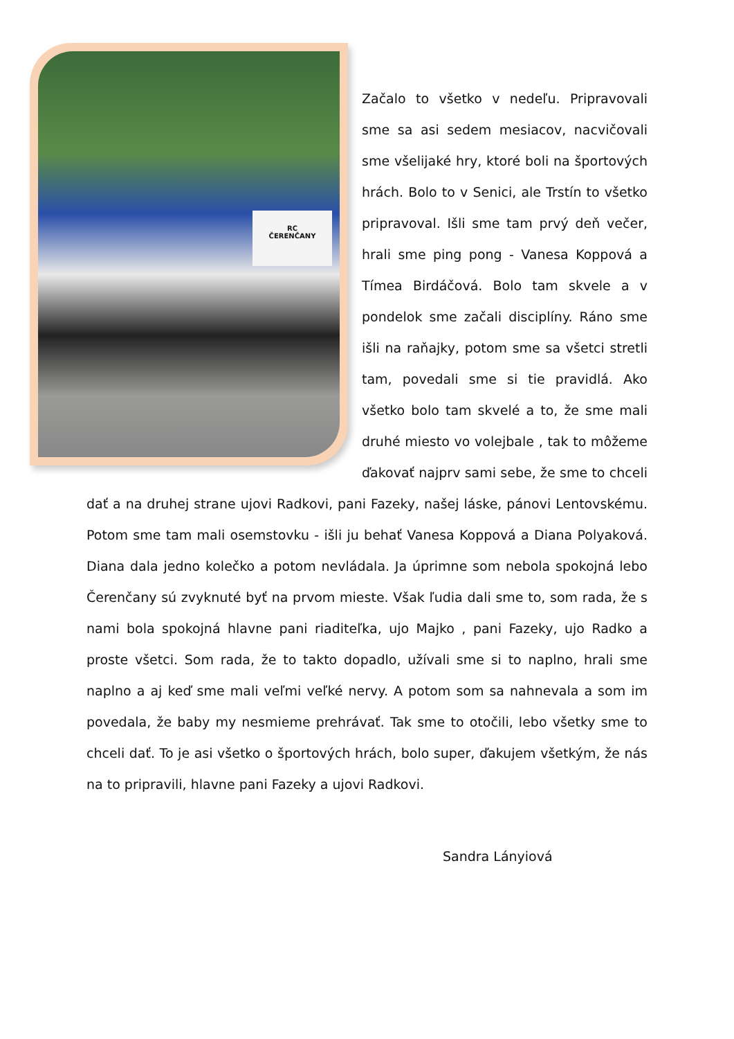RC
ČERENČANY
Začalo to všetko v nedeľu. Pripravovali sme sa asi sedem mesiacov, nacvičovali sme všelijaké hry, ktoré boli na športových hrách. Bolo to v Senici, ale Trstín to všetko pripravoval. Išli sme tam prvý deň večer, hrali sme ping pong - Vanesa Koppová a Tímea Birdáčová. Bolo tam skvele a v pondelok sme začali disciplíny. Ráno sme išli na raňajky, potom sme sa všetci stretli tam, povedali sme si tie pravidlá. Ako všetko bolo tam skvelé a to, že sme mali druhé miesto vo volejbale , tak to môžeme ďakovať najprv sami sebe, že sme to chceli dať a na druhej strane ujovi Radkovi, pani Fazeky, našej láske, pánovi Lentovskému. Potom sme tam mali osemstovku - išli ju behať Vanesa Koppová a Diana Polyaková. Diana dala jedno kolečko a potom nevládala. Ja úprimne som nebola spokojná lebo Čerenčany sú zvyknuté byť na prvom mieste. Však ľudia dali sme to, som rada, že s nami bola spokojná hlavne pani riaditeľka, ujo Majko , pani Fazeky, ujo Radko a proste všetci. Som rada, že to takto dopadlo, užívali sme si to naplno, hrali sme naplno a aj keď sme mali veľmi veľké nervy. A potom som sa nahnevala a som im povedala, že baby my nesmieme prehrávať. Tak sme to otočili, lebo všetky sme to chceli dať. To je asi všetko o športových hrách, bolo super, ďakujem všetkým, že nás na to pripravili, hlavne pani Fazeky a ujovi Radkovi.
Sandra Lányiová